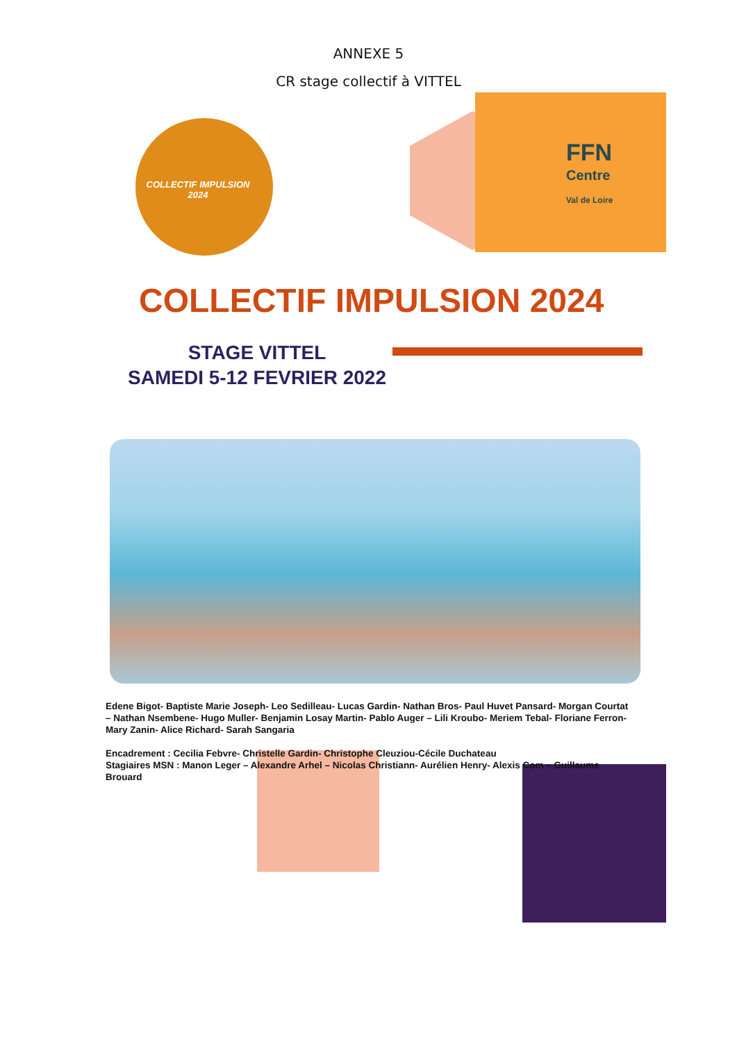ANNEXE 5
CR stage collectif à VITTEL
COLLECTIF IMPULSION
2024
FFN
Centre
Val de Loire
COLLECTIF IMPULSION 2024
STAGE VITTEL
SAMEDI 5-12 FEVRIER 2022
Edene Bigot- Baptiste Marie Joseph- Leo Sedilleau- Lucas Gardin- Nathan Bros- Paul Huvet Pansard- Morgan Courtat – Nathan Nsembene- Hugo Muller- Benjamin Losay Martin- Pablo Auger – Lili Kroubo- Meriem Tebal- Floriane Ferron- Mary Zanin- Alice Richard- Sarah Sangaria
Encadrement : Cecilia Febvre- Christelle Gardin- Christophe Cleuziou-Cécile Duchateau
Stagiaires MSN : Manon Leger – Alexandre Arhel – Nicolas Christiann- Aurélien Henry- Alexis Com – Guillaume Brouard